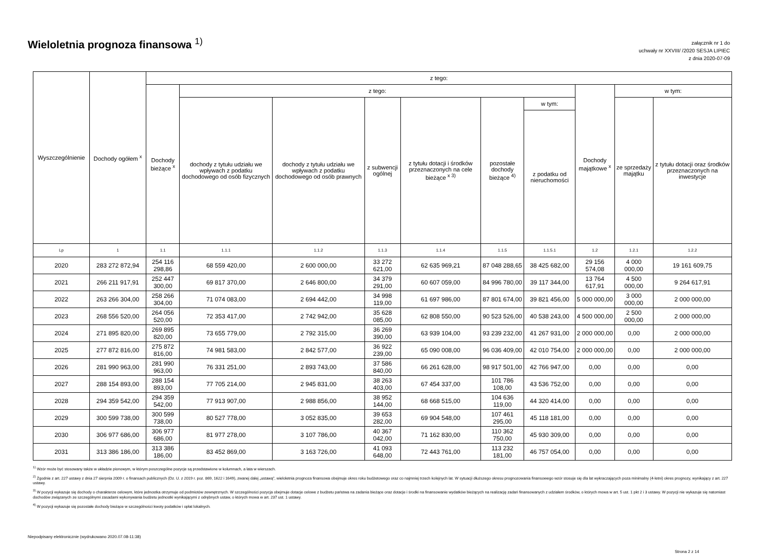Wieloletnia prognoza finansowa <sup>1)</sup>
załącznik nr 1 do
uchwały nr XXVIII/ /2020 SESJA LIPIEC
z dnia 2020-07-09
| Wyszczególnienie | Dochody ogółem <sup>x</sup> | z tego: | | | | | | | | | |
| --- | --- | --- | --- | --- | --- | --- | --- | --- | --- | --- | --- |
| | | Dochody bieżące <sup>x</sup> | z tego: | | | | | | Dochody majątkowe <sup>x</sup> | w tym: | |
| | | | dochody z tytułu udziału we wpływach z podatku dochodowego od osób fizycznych | dochody z tytułu udziału we wpływach z podatku dochodowego od osób prawnych | z subwencji ogólnej | z tytułu dotacji i środków przeznaczonych na cele bieżące <sup>x 3)</sup> | pozostałe dochody bieżące <sup>4)</sup> | w tym: | | ze sprzedaży majątku | z tytułu dotacji oraz środków przeznaczonych na inwestycje |
| | | | | | | | | z podatku od nieruchomości | | | |
| Lp | 1 | 1.1 | 1.1.1 | 1.1.2 | 1.1.3 | 1.1.4 | 1.1.5 | 1.1.5.1 | 1.2 | 1.2.1 | 1.2.2 |
| 2020 | 283 272 872,94 | 254 116 298,86 | 68 559 420,00 | 2 600 000,00 | 33 272 621,00 | 62 635 969,21 | 87 048 288,65 | 38 425 682,00 | 29 156 574,08 | 4 000 000,00 | 19 161 609,75 |
| 2021 | 266 211 917,91 | 252 447 300,00 | 69 817 370,00 | 2 646 800,00 | 34 379 291,00 | 60 607 059,00 | 84 996 780,00 | 39 117 344,00 | 13 764 617,91 | 4 500 000,00 | 9 264 617,91 |
| 2022 | 263 266 304,00 | 258 266 304,00 | 71 074 083,00 | 2 694 442,00 | 34 998 119,00 | 61 697 986,00 | 87 801 674,00 | 39 821 456,00 | 5 000 000,00 | 3 000 000,00 | 2 000 000,00 |
| 2023 | 268 556 520,00 | 264 056 520,00 | 72 353 417,00 | 2 742 942,00 | 35 628 085,00 | 62 808 550,00 | 90 523 526,00 | 40 538 243,00 | 4 500 000,00 | 2 500 000,00 | 2 000 000,00 |
| 2024 | 271 895 820,00 | 269 895 820,00 | 73 655 779,00 | 2 792 315,00 | 36 269 390,00 | 63 939 104,00 | 93 239 232,00 | 41 267 931,00 | 2 000 000,00 | 0,00 | 2 000 000,00 |
| 2025 | 277 872 816,00 | 275 872 816,00 | 74 981 583,00 | 2 842 577,00 | 36 922 239,00 | 65 090 008,00 | 96 036 409,00 | 42 010 754,00 | 2 000 000,00 | 0,00 | 2 000 000,00 |
| 2026 | 281 990 963,00 | 281 990 963,00 | 76 331 251,00 | 2 893 743,00 | 37 586 840,00 | 66 261 628,00 | 98 917 501,00 | 42 766 947,00 | 0,00 | 0,00 | 0,00 |
| 2027 | 288 154 893,00 | 288 154 893,00 | 77 705 214,00 | 2 945 831,00 | 38 263 403,00 | 67 454 337,00 | 101 786 108,00 | 43 536 752,00 | 0,00 | 0,00 | 0,00 |
| 2028 | 294 359 542,00 | 294 359 542,00 | 77 913 907,00 | 2 988 856,00 | 38 952 144,00 | 68 668 515,00 | 104 636 119,00 | 44 320 414,00 | 0,00 | 0,00 | 0,00 |
| 2029 | 300 599 738,00 | 300 599 738,00 | 80 527 778,00 | 3 052 835,00 | 39 653 282,00 | 69 904 548,00 | 107 461 295,00 | 45 118 181,00 | 0,00 | 0,00 | 0,00 |
| 2030 | 306 977 686,00 | 306 977 686,00 | 81 977 278,00 | 3 107 786,00 | 40 367 042,00 | 71 162 830,00 | 110 362 750,00 | 45 930 309,00 | 0,00 | 0,00 | 0,00 |
| 2031 | 313 386 186,00 | 313 386 186,00 | 83 452 869,00 | 3 163 726,00 | 41 093 648,00 | 72 443 761,00 | 113 232 181,00 | 46 757 054,00 | 0,00 | 0,00 | 0,00 |
<sup>1)</sup> Wzór może być stosowany także w układzie pionowym, w którym poszczególne pozycje są przedstawione w kolumnach, a lata w wierszach.
<sup>2)</sup> Zgodnie z art. 227 ustawy z dnia 27 sierpnia 2009 r. o finansach publicznych (Dz. U. z 2019 r. poz. 869, 1622 i 1649), zwanej dalej „ustawą", wieloletnia prognoza finansowa obejmuje okres roku budżetowego oraz co najmniej trzech kolejnych lat. W sytuacji dłuższego okresu prognozowania finansowego wzór stosuje się dla lat wykraczających poza minimalny (4-letni) okres prognozy, wynikający z art. 227 ustawy.
<sup>3)</sup> W pozycji wykazuje się dochody o charakterze celowym, które jednostka otrzymuje od podmiotów zewnętrznych. W szczególności pozycja obejmuje dotacje celowe z budżetu państwa na zadania bieżące oraz dotacje i środki na finansowanie wydatków bieżących na realizację zadań finansowanych z udziałem środków, o których mowa w art. 5 ust. 1 pkt 2 i 3 ustawy. W pozycji nie wykazuje się natomiast dochodów związanych ze szczególnymi zasadami wykonywania budżetu jednostki wynikającymi z odrębnych ustaw, o których mowa w art. 237 ust. 1 ustawy.
<sup>4)</sup> W pozycji wykazuje się pozostałe dochody bieżące w szczególności kwoty podatków i opłat lokalnych.
Niepodpisany elektronicznie (wydrukowano 2020.07.08-11:38)
Strona 2 z 14